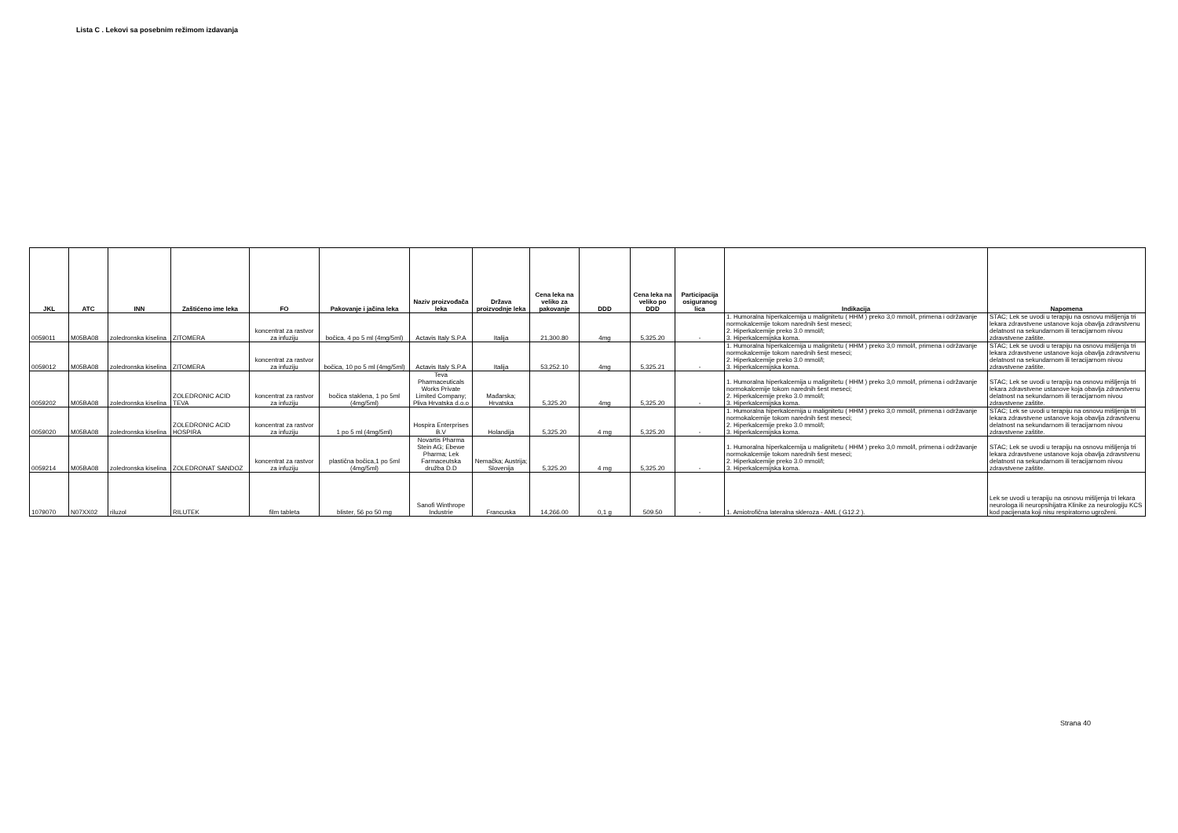Lista C . Lekovi sa posebnim režimom izdavanja
| JKL | ATC | INN | Zaštićeno ime leka | FO | Pakovanje i jačina leka | Naziv proizvođača leka | Država proizvodnje leka | Cena leka na veliko za pakovanje | DDD | Cena leka na veliko po DDD | Participacija osiguranog lica | Indikacija | Napomena |
| --- | --- | --- | --- | --- | --- | --- | --- | --- | --- | --- | --- | --- | --- |
| 0059011 | M05BA08 | zoledronska kiselina | ZITOMERA | koncentrat za rastvor za infuziju | bočica, 4 po 5 ml (4mg/5ml) | Actavis Italy S.P.A | Italija | 21,300.80 | 4mg | 5,325.20 | - | 1. Humoralna hiperkalcemija u malignitetu ( HHM ) preko 3,0 mmol/l, primena i održavanje normokalcemije tokom narednih šest meseci; 2. Hiperkalcemije preko 3.0 mmol/l; 3. Hiperkalcemijska koma. | STAC; Lek se uvodi u terapiju na osnovu mišljenja tri lekara zdravstvene ustanove koja obavlja zdravstvenu delatnost na sekundarnom ili teracijarnom nivou zdravstvene zaštite. |
| 0059012 | M05BA08 | zoledronska kiselina | ZITOMERA | koncentrat za rastvor za infuziju | bočica, 10 po 5 ml (4mg/5ml) | Actavis Italy S.P.A | Italija | 53,252.10 | 4mg | 5,325.21 | - | 1. Humoralna hiperkalcemija u malignitetu ( HHM ) preko 3,0 mmol/l, primena i održavanje normokalcemije tokom narednih šest meseci; 2. Hiperkalcemije preko 3.0 mmol/l; 3. Hiperkalcemijska koma. | STAC; Lek se uvodi u terapiju na osnovu mišljenja tri lekara zdravstvene ustanove koja obavlja zdravstvenu delatnost na sekundarnom ili teracijarnom nivou zdravstvene zaštite. |
| 0059202 | M05BA08 | zoledronska kiselina | ZOLEDRONIC ACID TEVA | koncentrat za rastvor za infuziju | bočica staklena, 1 po 5ml (4mg/5ml) | Teva Pharmaceuticals Works Private Limited Company; Pliva Hrvatska d.o.o | Mađarska; Hrvatska | 5,325.20 | 4mg | 5,325.20 | - | 1. Humoralna hiperkalcemija u malignitetu ( HHM ) preko 3,0 mmol/l, primena i održavanje normokalcemije tokom narednih šest meseci; 2. Hiperkalcemije preko 3.0 mmol/l; 3. Hiperkalcemijska koma. | STAC; Lek se uvodi u terapiju na osnovu mišljenja tri lekara zdravstvene ustanove koja obavlja zdravstvenu delatnost na sekundarnom ili teracijarnom nivou zdravstvene zaštite. |
| 0059020 | M05BA08 | zoledronska kiselina | ZOLEDRONIC ACID HOSPIRA | koncentrat za rastvor za infuziju | 1 po 5 ml (4mg/5ml) | Hospira Enterprises B.V | Holandija | 5,325.20 | 4 mg | 5,325.20 | - | 1. Humoralna hiperkalcemija u malignitetu ( HHM ) preko 3,0 mmol/l, primena i održavanje normokalcemije tokom narednih šest meseci; 2. Hiperkalcemije preko 3.0 mmol/l; 3. Hiperkalcemijska koma. | STAC; Lek se uvodi u terapiju na osnovu mišljenja tri lekara zdravstvene ustanove koja obavlja zdravstvenu delatnost na sekundarnom ili teracijarnom nivou zdravstvene zaštite. |
| 0059214 | M05BA08 | zoledronska kiselina | ZOLEDRONAT SANDOZ | koncentrat za rastvor za infuziju | plastična bočica,1 po 5ml (4mg/5ml) | Novartis Pharma Stein AG; Ebewe Pharma; Lek Farmaceutska družba D.D | Nemačka; Austrija; Slovenija | 5,325.20 | 4 mg | 5,325.20 | - | 1. Humoralna hiperkalcemija u malignitetu ( HHM ) preko 3,0 mmol/l, primena i održavanje normokalcemije tokom narednih šest meseci; 2. Hiperkalcemije preko 3.0 mmol/l; 3. Hiperkalcemijska koma. | STAC; Lek se uvodi u terapiju na osnovu mišljenja tri lekara zdravstvene ustanove koja obavlja zdravstvenu delatnost na sekundarnom ili teracijarnom nivou zdravstvene zaštite. |
| 1079070 | N07XX02 | riluzol | RILUTEK | film tableta | blister, 56 po 50 mg | Sanofi Winthrope Industrie | Francuska | 14,266.00 | 0,1 g | 509.50 | - | 1. Amiotrofična lateralna skleroza - AML ( G12.2 ). | Lek se uvodi u terapiju na osnovu mišljenja tri lekara neurologa ili neuropsihijatra Klinike za neurologiju KCS kod pacijenata koji nisu respiratorno ugroženi. |
Strana 40